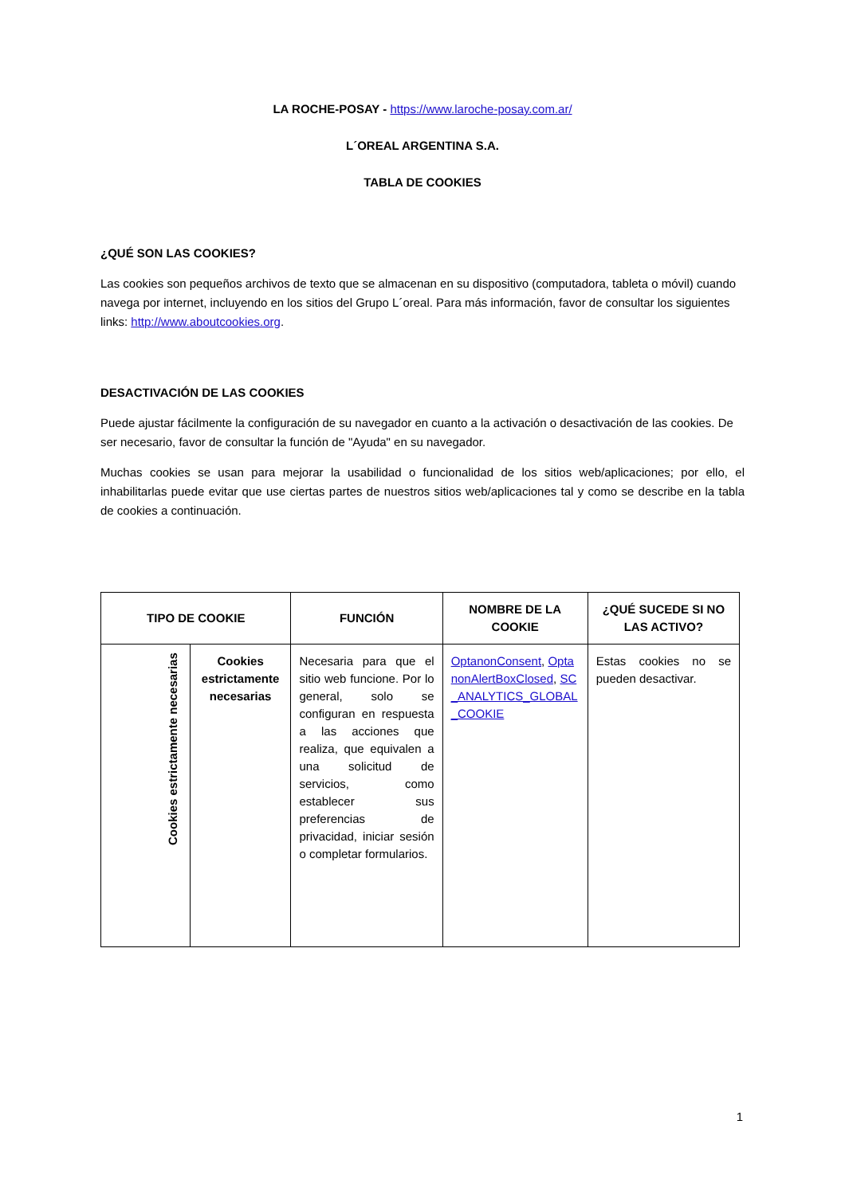LA ROCHE-POSAY - https://www.laroche-posay.com.ar/
L´OREAL ARGENTINA S.A.
TABLA DE COOKIES
¿QUÉ SON LAS COOKIES?
Las cookies son pequeños archivos de texto que se almacenan en su dispositivo (computadora, tableta o móvil) cuando navega por internet, incluyendo en los sitios del Grupo L´oreal. Para más información, favor de consultar los siguientes links: http://www.aboutcookies.org.
DESACTIVACIÓN DE LAS COOKIES
Puede ajustar fácilmente la configuración de su navegador en cuanto a la activación o desactivación de las cookies. De ser necesario, favor de consultar la función de "Ayuda" en su navegador.
Muchas cookies se usan para mejorar la usabilidad o funcionalidad de los sitios web/aplicaciones; por ello, el inhabilitarlas puede evitar que use ciertas partes de nuestros sitios web/aplicaciones tal y como se describe en la tabla de cookies a continuación.
| TIPO DE COOKIE | | FUNCIÓN | NOMBRE DE LA COOKIE | ¿QUÉ SUCEDE SI NO LAS ACTIVO? |
| --- | --- | --- | --- | --- |
| Cookies estrictamente necesarias | Cookies estrictamente necesarias | Necesaria para que el sitio web funcione. Por lo general, solo se configuran en respuesta a las acciones que realiza, que equivalen a una solicitud de servicios, como establecer sus preferencias de privacidad, iniciar sesión o completar formularios. | OptanonConsent , OptanonAlertBoxClosed , SC_ANALYTICS_GLOBAL_COOKIE | Estas cookies no se pueden desactivar. |
1